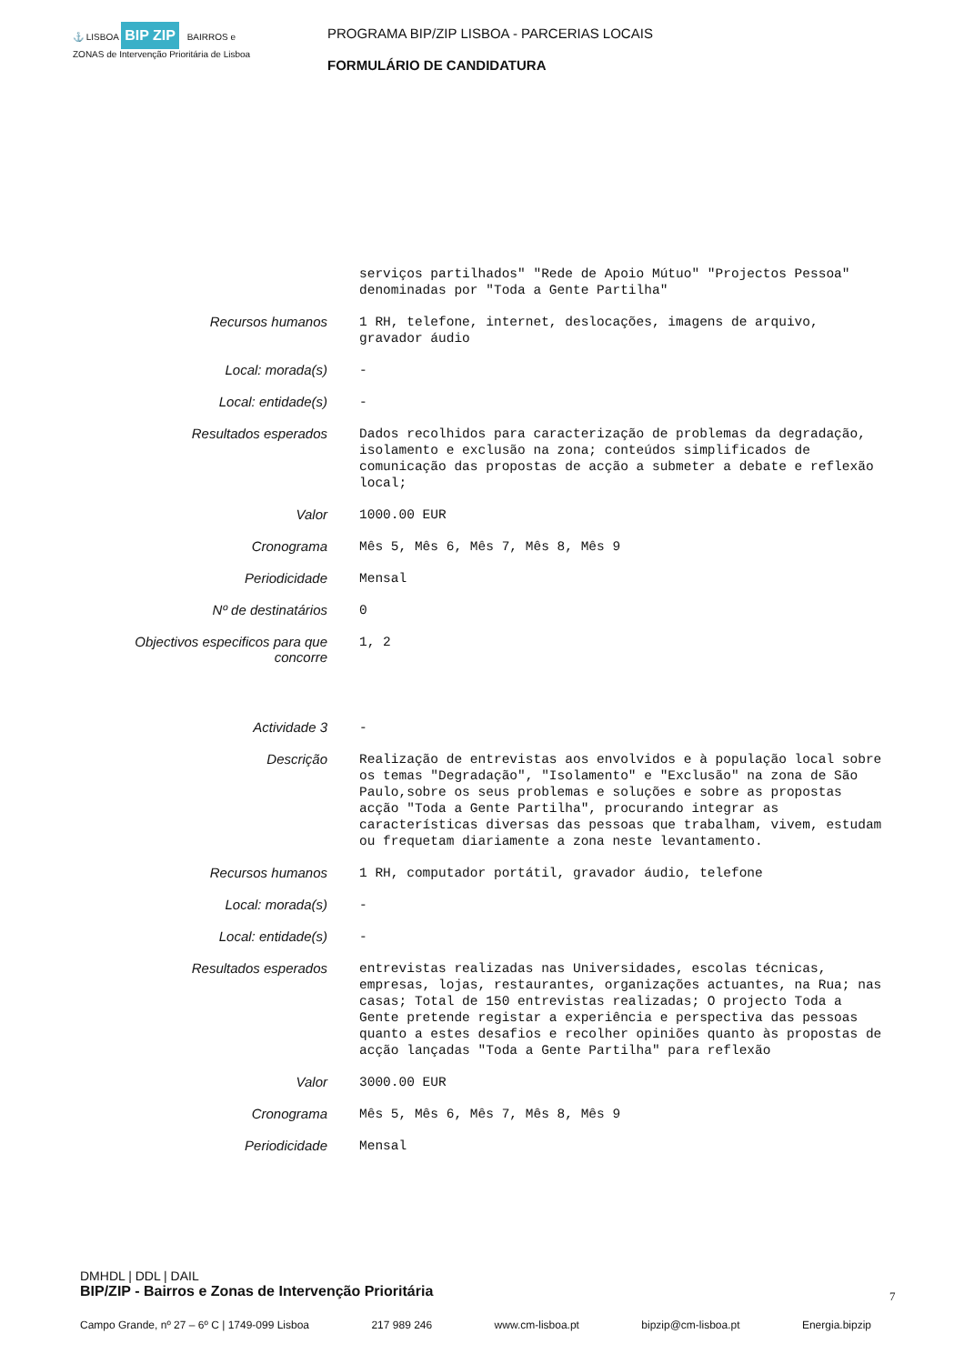⚓ LISBOA BIP ZIP BAIRROS e ZONAS de Intervenção Prioritária de Lisboa
PROGRAMA BIP/ZIP LISBOA - PARCERIAS LOCAIS
FORMULÁRIO DE CANDIDATURA
| | serviços partilhados" "Rede de Apoio Mútuo" "Projectos Pessoa" denominadas por "Toda a Gente Partilha" |
| Recursos humanos | 1 RH, telefone, internet, deslocações, imagens de arquivo, gravador áudio |
| Local: morada(s) | - |
| Local: entidade(s) | - |
| Resultados esperados | Dados recolhidos para caracterização de problemas da degradação, isolamento e exclusão na zona; conteúdos simplificados de comunicação das propostas de acção a submeter a debate e reflexão local; |
| Valor | 1000.00 EUR |
| Cronograma | Mês 5, Mês 6, Mês 7, Mês 8, Mês 9 |
| Periodicidade | Mensal |
| Nº de destinatários | 0 |
| Objectivos especificos para que concorre | 1, 2 |
| Actividade 3 | - |
| Descrição | Realização de entrevistas aos envolvidos e à população local sobre os temas "Degradação", "Isolamento" e "Exclusão" na zona de São Paulo,sobre os seus problemas e soluções e sobre as propostas acção "Toda a Gente Partilha", procurando integrar as características diversas das pessoas que trabalham, vivem, estudam ou frequetam diariamente a zona neste levantamento. |
| Recursos humanos | 1 RH, computador portátil, gravador áudio, telefone |
| Local: morada(s) | - |
| Local: entidade(s) | - |
| Resultados esperados | entrevistas realizadas nas Universidades, escolas técnicas, empresas, lojas, restaurantes, organizações actuantes, na Rua; nas casas; Total de 150 entrevistas realizadas; O projecto Toda a Gente pretende registar a experiência e perspectiva das pessoas quanto a estes desafios e recolher opiniões quanto às propostas de acção lançadas "Toda a Gente Partilha" para reflexão |
| Valor | 3000.00 EUR |
| Cronograma | Mês 5, Mês 6, Mês 7, Mês 8, Mês 9 |
| Periodicidade | Mensal |
DMHDL | DDL | DAIL
BIP/ZIP - Bairros e Zonas de Intervenção Prioritária
7
Campo Grande, nº 27 – 6º C | 1749-099 Lisboa 217 989 246 www.cm-lisboa.pt bipzip@cm-lisboa.pt Energia.bipzip